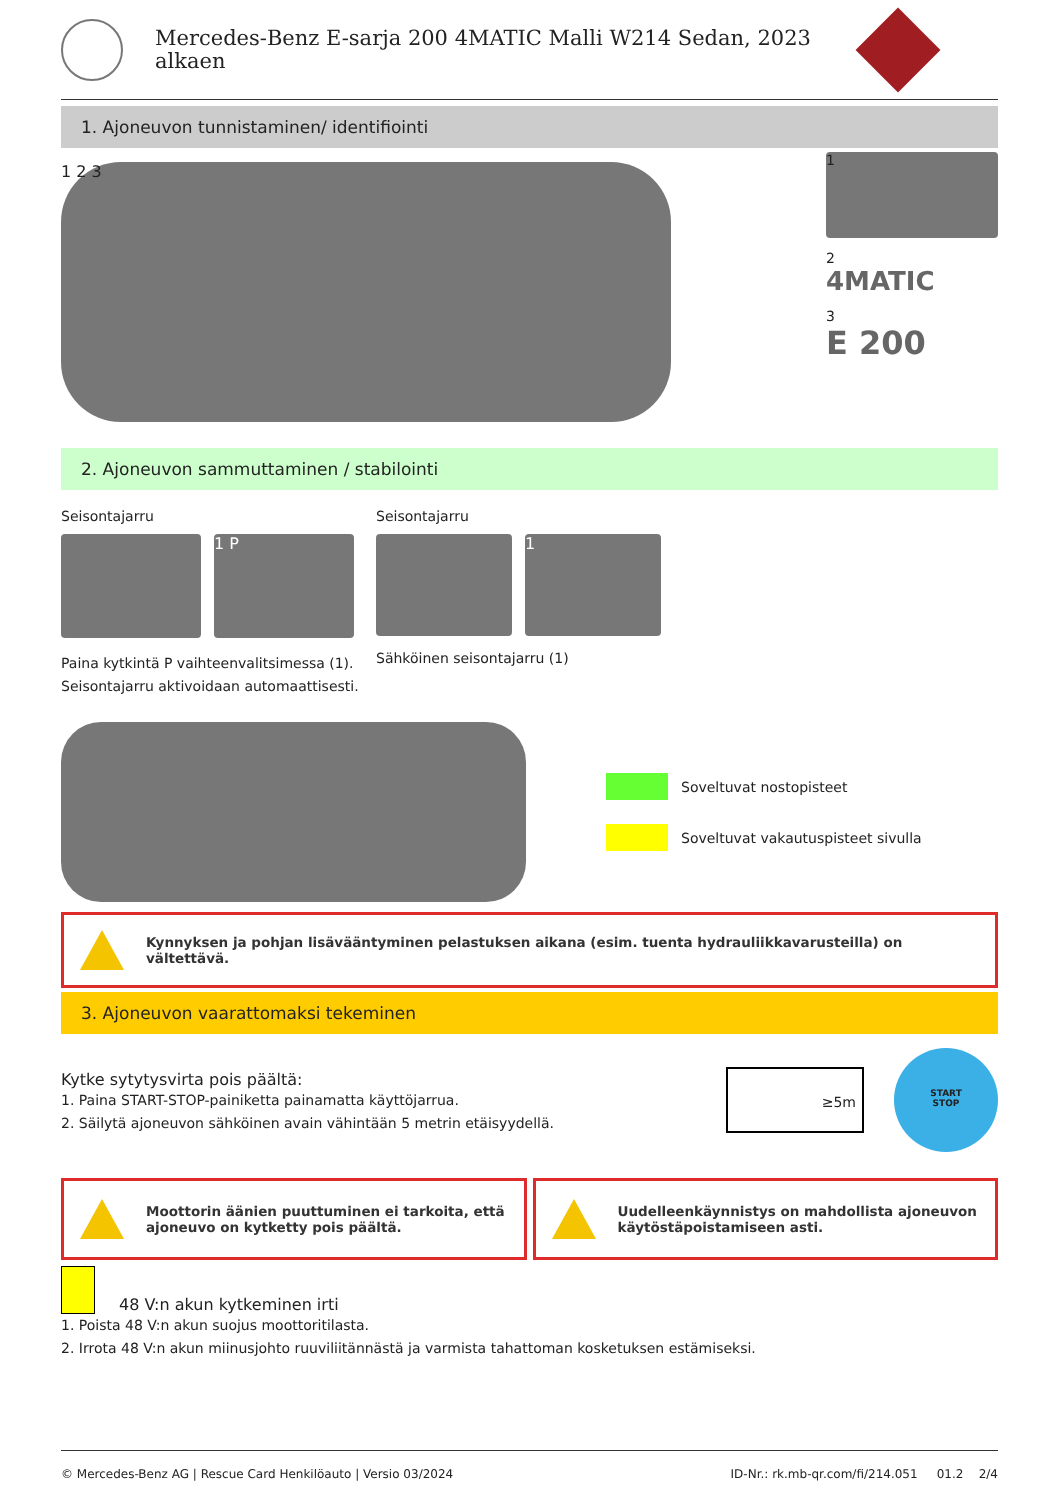Mercedes-Benz E-sarja 200 4MATIC Malli W214 Sedan, 2023
alkaen
1. Ajoneuvon tunnistaminen/ identifiointi
1 2 3
1
2
4MATIC
3
E 200
2. Ajoneuvon sammuttaminen / stabilointi
Seisontajarru
1 P
Paina kytkintä P vaihteenvalitsimessa (1).
Seisontajarru aktivoidaan automaattisesti.
Seisontajarru
1
Sähköinen seisontajarru (1)
Soveltuvat nostopisteet
Soveltuvat vakautuspisteet sivulla
Kynnyksen ja pohjan lisävääntyminen pelastuksen aikana (esim. tuenta hydrauliikkavarusteilla) on vältettävä.
3. Ajoneuvon vaarattomaksi tekeminen
Kytke sytytysvirta pois päältä:
1. Paina START-STOP-painiketta painamatta käyttöjarrua.
2. Säilytä ajoneuvon sähköinen avain vähintään 5 metrin etäisyydellä.
≥5m
START
STOP
Moottorin äänien puuttuminen ei tarkoita, että ajoneuvo on kytketty pois päältä.
Uudelleenkäynnistys on mahdollista ajoneuvon käytöstäpoistamiseen asti.
48 V:n akun kytkeminen irti
1. Poista 48 V:n akun suojus moottoritilasta.
2. Irrota 48 V:n akun miinusjohto ruuviliitännästä ja varmista tahattoman kosketuksen estämiseksi.
© Mercedes-Benz AG | Rescue Card Henkilöauto | Versio 03/2024 ID-Nr.: rk.mb-qr.com/fi/214.051 01.2 2/4